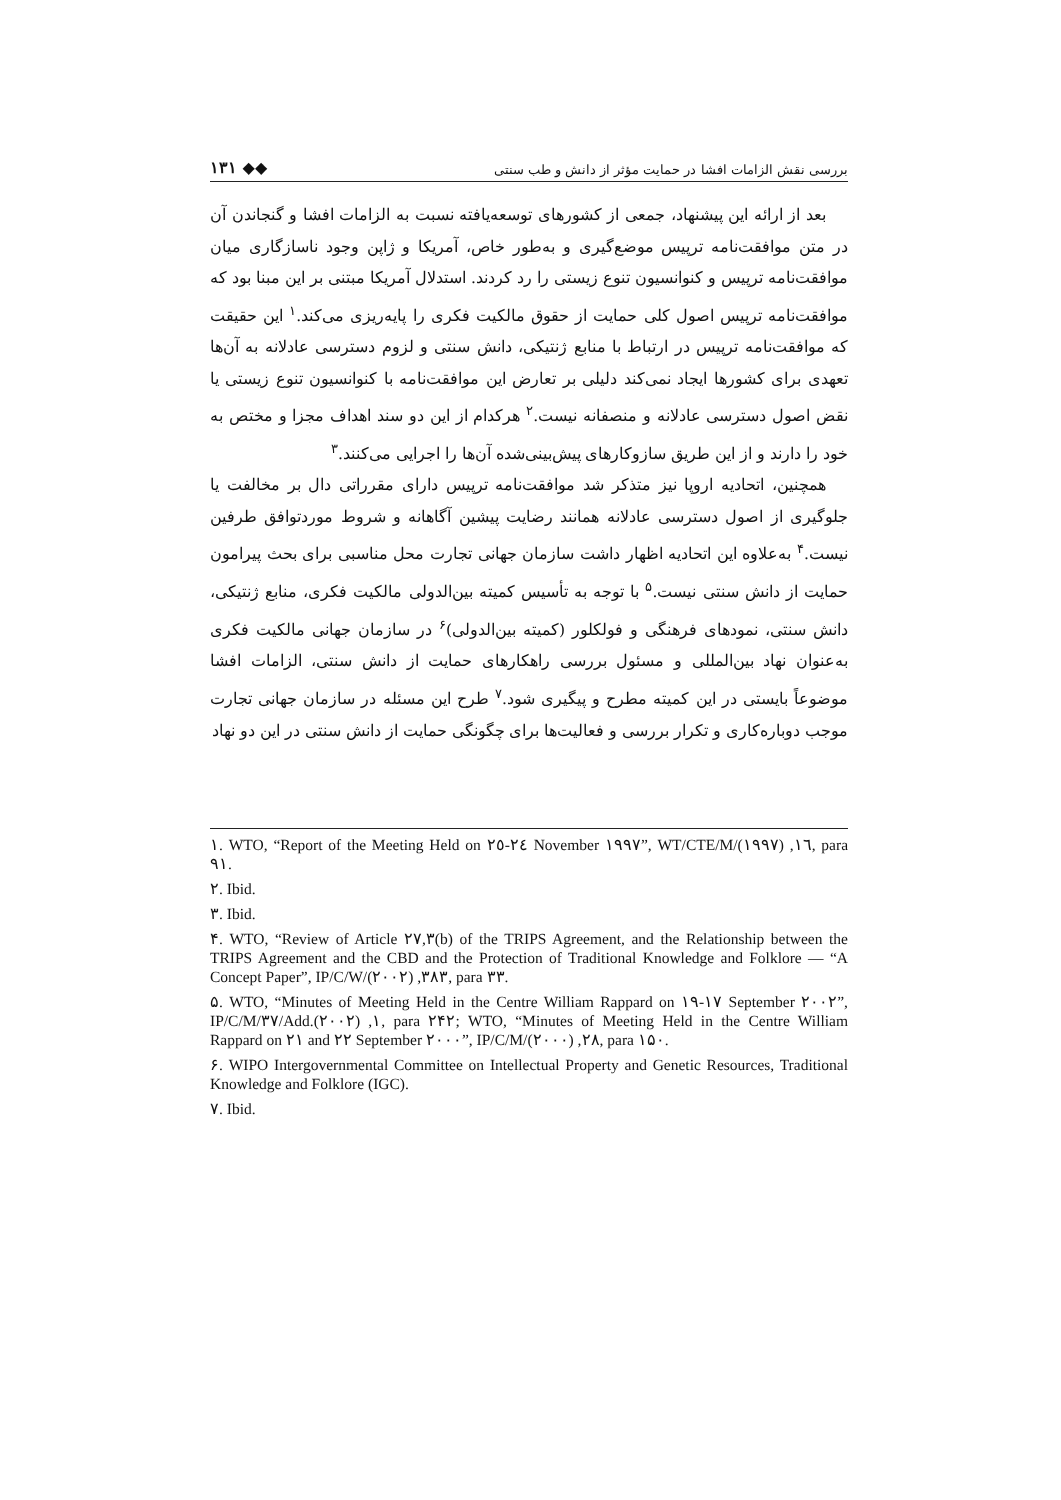۱۳۱ ◆◆ بررسی نقش الزامات افشا در حمایت مؤثر از دانش و طب سنتی
بعد از ارائه این پیشنهاد، جمعی از کشورهای توسعه‌یافته نسبت به الزامات افشا و گنجاندن آن در متن موافقت‌نامه ترپیس موضع‌گیری و به‌طور خاص، آمریکا و ژاپن وجود ناسازگاری میان موافقت‌نامه ترپیس و کنوانسیون تنوع زیستی را رد کردند. استدلال آمریکا مبتنی بر این مبنا بود که موافقت‌نامه ترپیس اصول کلی حمایت از حقوق مالکیت فکری را پایه‌ریزی می‌کند.<sup>۱</sup> این حقیقت که موافقت‌نامه ترپیس در ارتباط با منابع ژنتیکی، دانش سنتی و لزوم دسترسی عادلانه به آن‌ها تعهدی برای کشورها ایجاد نمی‌کند دلیلی بر تعارض این موافقت‌نامه با کنوانسیون تنوع زیستی یا نقض اصول دسترسی عادلانه و منصفانه نیست.<sup>۲</sup> هرکدام از این دو سند اهداف مجزا و مختص به خود را دارند و از این طریق سازوکارهای پیش‌بینی‌شده آن‌ها را اجرایی می‌کنند.<sup>۳</sup>
همچنین، اتحادیه اروپا نیز متذکر شد موافقت‌نامه ترپیس دارای مقرراتی دال بر مخالفت یا جلوگیری از اصول دسترسی عادلانه همانند رضایت پیشین آگاهانه و شروط موردتوافق طرفین نیست.<sup>۴</sup> به‌علاوه این اتحادیه اظهار داشت سازمان جهانی تجارت محل مناسبی برای بحث پیرامون حمایت از دانش سنتی نیست.<sup>۵</sup> با توجه به تأسیس کمیته بین‌الدولی مالکیت فکری، منابع ژنتیکی، دانش سنتی، نمودهای فرهنگی و فولکلور (کمیته بین‌الدولی)<sup>۶</sup> در سازمان جهانی مالکیت فکری به‌عنوان نهاد بین‌المللی و مسئول بررسی راهکارهای حمایت از دانش سنتی، الزامات افشا موضوعاً بایستی در این کمیته مطرح و پیگیری شود.<sup>۷</sup> طرح این مسئله در سازمان جهانی تجارت موجب دوباره‌کاری و تکرار بررسی و فعالیت‌ها برای چگونگی حمایت از دانش سنتی در این دو نهاد
١. WTO, “Report of the Meeting Held on ٢٤-٢٥ November ١٩٩٧”, WT/CTE/M/١٦, (١٩٩٧), para ٩١.
٢. Ibid.
٣. Ibid.
۴. WTO, “Review of Article ٢٧,٣(b) of the TRIPS Agreement, and the Relationship between the TRIPS Agreement and the CBD and the Protection of Traditional Knowledge and Folklore — “A Concept Paper”, IP/C/W/٣٨٣, (٢٠٠٢), para ٣٣.
۵. WTO, “Minutes of Meeting Held in the Centre William Rappard on ١٧-١٩ September ٢٠٠٢”, IP/C/M/٣٧/Add.١, (٢٠٠٢), para ٢۴٢; WTO, “Minutes of Meeting Held in the Centre William Rappard on ٢١ and ٢٢ September ٢٠٠٠”, IP/C/M/٢٨, (٢٠٠٠), para ١۵٠.
۶. WIPO Intergovernmental Committee on Intellectual Property and Genetic Resources, Traditional Knowledge and Folklore (IGC).
٧. Ibid.